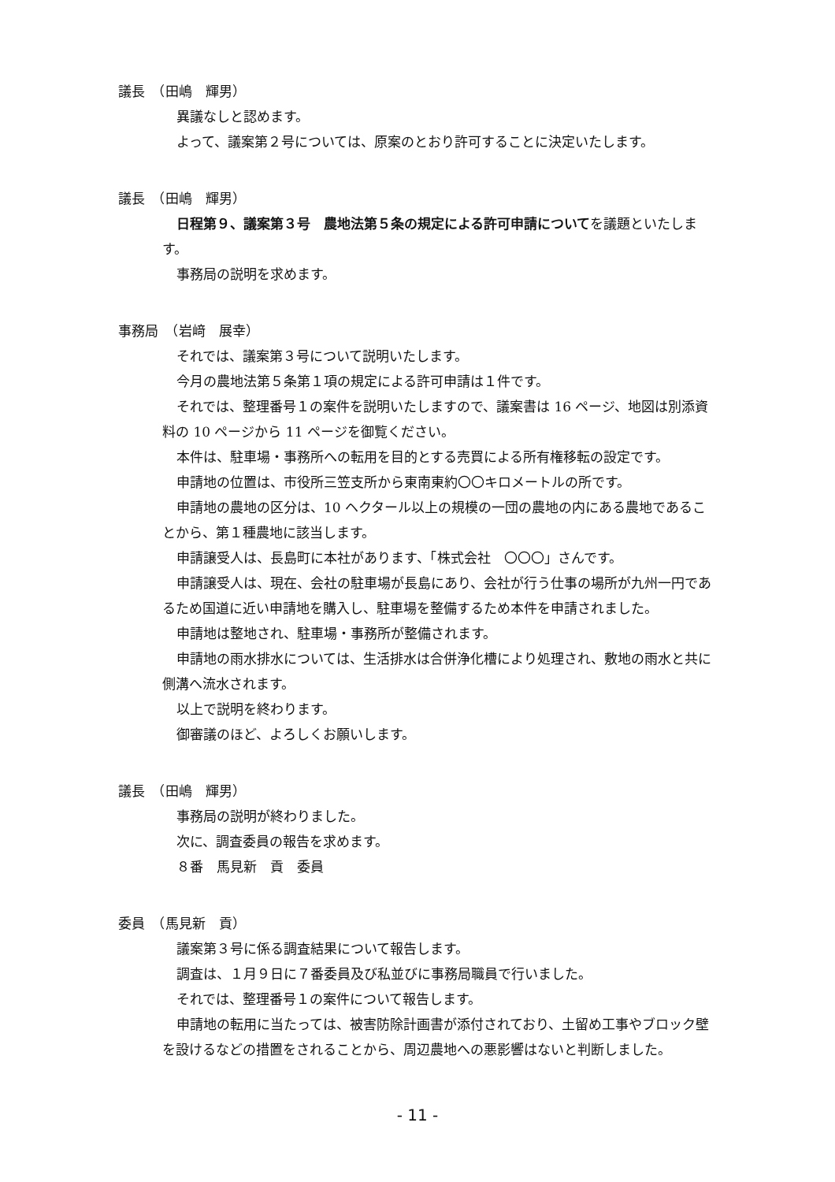議長　（田嶋　輝男）
異議なしと認めます。
よって、議案第２号については、原案のとおり許可することに決定いたします。
議長　（田嶋　輝男）
日程第９、議案第３号　農地法第５条の規定による許可申請についてを議題といたします。
事務局の説明を求めます。
事務局　（岩﨑　展幸）
それでは、議案第３号について説明いたします。
今月の農地法第５条第１項の規定による許可申請は１件です。
それでは、整理番号１の案件を説明いたしますので、議案書は 16 ページ、地図は別添資料の 10 ページから 11 ページを御覧ください。
本件は、駐車場・事務所への転用を目的とする売買による所有権移転の設定です。
申請地の位置は、市役所三笠支所から東南東約〇〇キロメートルの所です。
申請地の農地の区分は、10 ヘクタール以上の規模の一団の農地の内にある農地であることから、第１種農地に該当します。
申請譲受人は、長島町に本社があります、「株式会社　〇〇〇」さんです。
申請譲受人は、現在、会社の駐車場が長島にあり、会社が行う仕事の場所が九州一円であるため国道に近い申請地を購入し、駐車場を整備するため本件を申請されました。
申請地は整地され、駐車場・事務所が整備されます。
申請地の雨水排水については、生活排水は合併浄化槽により処理され、敷地の雨水と共に側溝へ流水されます。
以上で説明を終わります。
御審議のほど、よろしくお願いします。
議長　（田嶋　輝男）
事務局の説明が終わりました。
次に、調査委員の報告を求めます。
８番　馬見新　貢　委員
委員　（馬見新　貢）
議案第３号に係る調査結果について報告します。
調査は、１月９日に７番委員及び私並びに事務局職員で行いました。
それでは、整理番号１の案件について報告します。
申請地の転用に当たっては、被害防除計画書が添付されており、土留め工事やブロック壁を設けるなどの措置をされることから、周辺農地への悪影響はないと判断しました。
- 11 -